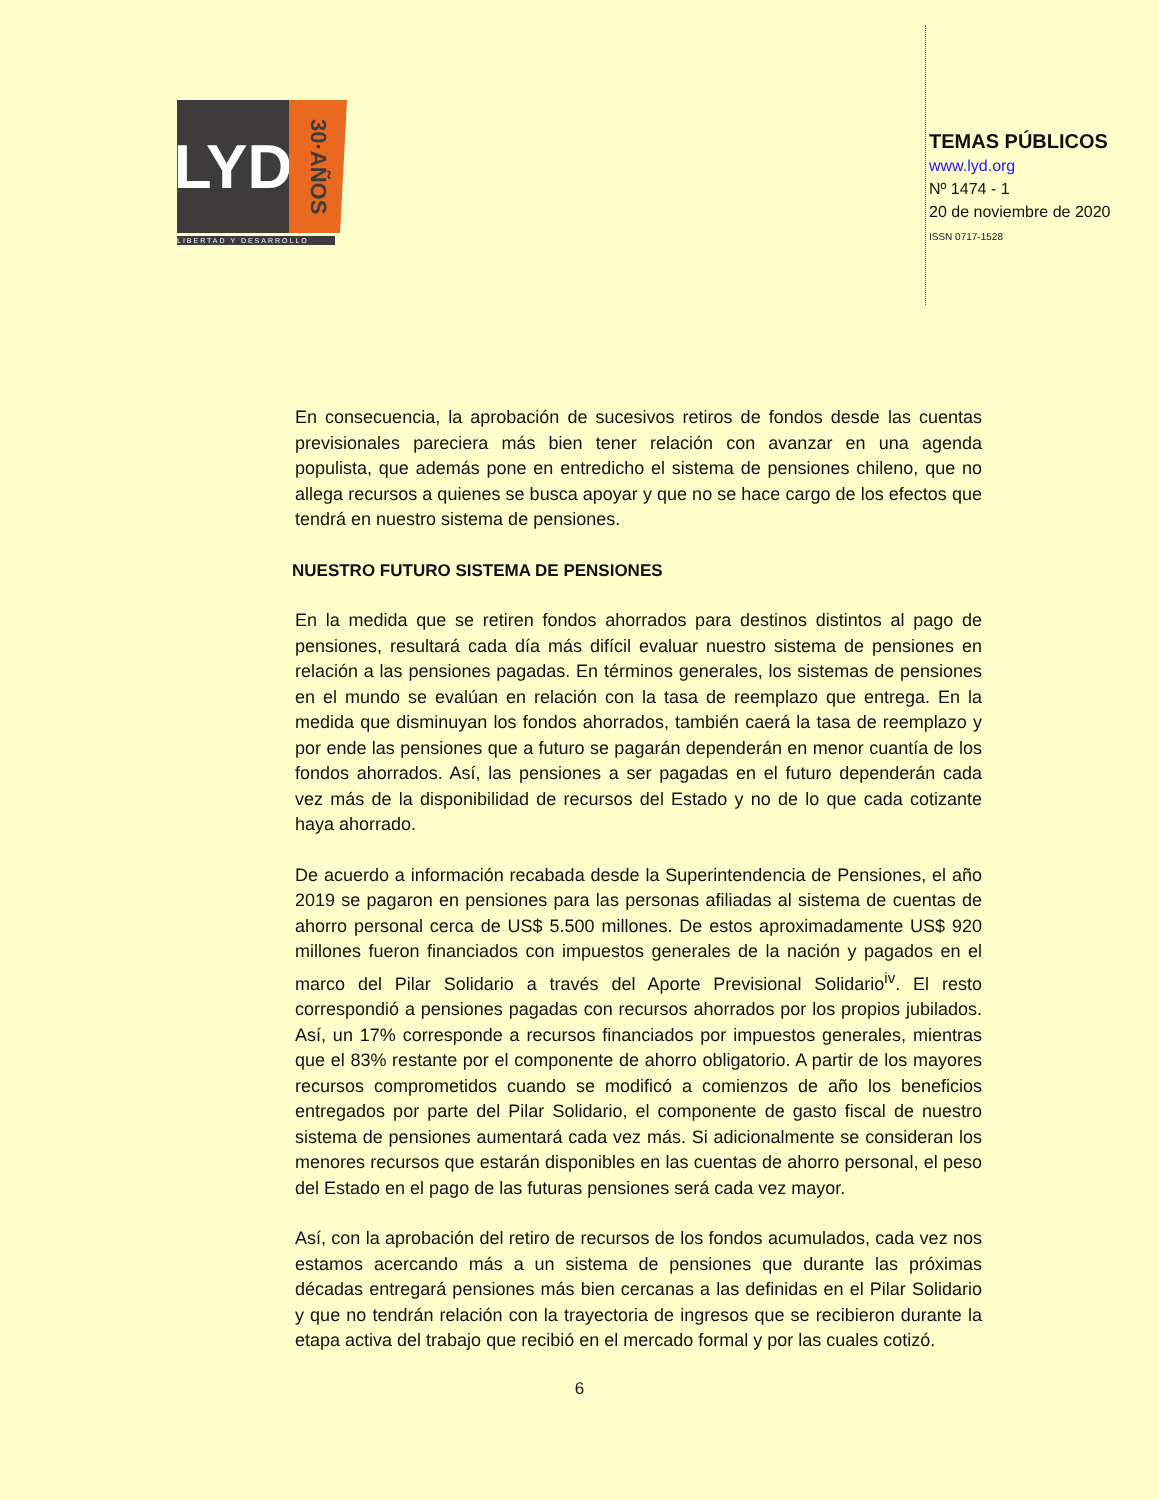LYD
30·AÑOS
LIBERTAD Y DESARROLLO
TEMAS PÚBLICOS
www.lyd.org
Nº 1474 - 1
20 de noviembre de 2020
ISSN 0717-1528
En consecuencia, la aprobación de sucesivos retiros de fondos desde las cuentas previsionales pareciera más bien tener relación con avanzar en una agenda populista, que además pone en entredicho el sistema de pensiones chileno, que no allega recursos a quienes se busca apoyar y que no se hace cargo de los efectos que tendrá en nuestro sistema de pensiones.
NUESTRO FUTURO SISTEMA DE PENSIONES
En la medida que se retiren fondos ahorrados para destinos distintos al pago de pensiones, resultará cada día más difícil evaluar nuestro sistema de pensiones en relación a las pensiones pagadas. En términos generales, los sistemas de pensiones en el mundo se evalúan en relación con la tasa de reemplazo que entrega. En la medida que disminuyan los fondos ahorrados, también caerá la tasa de reemplazo y por ende las pensiones que a futuro se pagarán dependerán en menor cuantía de los fondos ahorrados. Así, las pensiones a ser pagadas en el futuro dependerán cada vez más de la disponibilidad de recursos del Estado y no de lo que cada cotizante haya ahorrado.
De acuerdo a información recabada desde la Superintendencia de Pensiones, el año 2019 se pagaron en pensiones para las personas afiliadas al sistema de cuentas de ahorro personal cerca de US$ 5.500 millones. De estos aproximadamente US$ 920 millones fueron financiados con impuestos generales de la nación y pagados en el marco del Pilar Solidario a través del Aporte Previsional Solidario<sup>iv</sup>. El resto correspondió a pensiones pagadas con recursos ahorrados por los propios jubilados. Así, un 17% corresponde a recursos financiados por impuestos generales, mientras que el 83% restante por el componente de ahorro obligatorio. A partir de los mayores recursos comprometidos cuando se modificó a comienzos de año los beneficios entregados por parte del Pilar Solidario, el componente de gasto fiscal de nuestro sistema de pensiones aumentará cada vez más. Si adicionalmente se consideran los menores recursos que estarán disponibles en las cuentas de ahorro personal, el peso del Estado en el pago de las futuras pensiones será cada vez mayor.
Así, con la aprobación del retiro de recursos de los fondos acumulados, cada vez nos estamos acercando más a un sistema de pensiones que durante las próximas décadas entregará pensiones más bien cercanas a las definidas en el Pilar Solidario y que no tendrán relación con la trayectoria de ingresos que se recibieron durante la etapa activa del trabajo que recibió en el mercado formal y por las cuales cotizó.
6